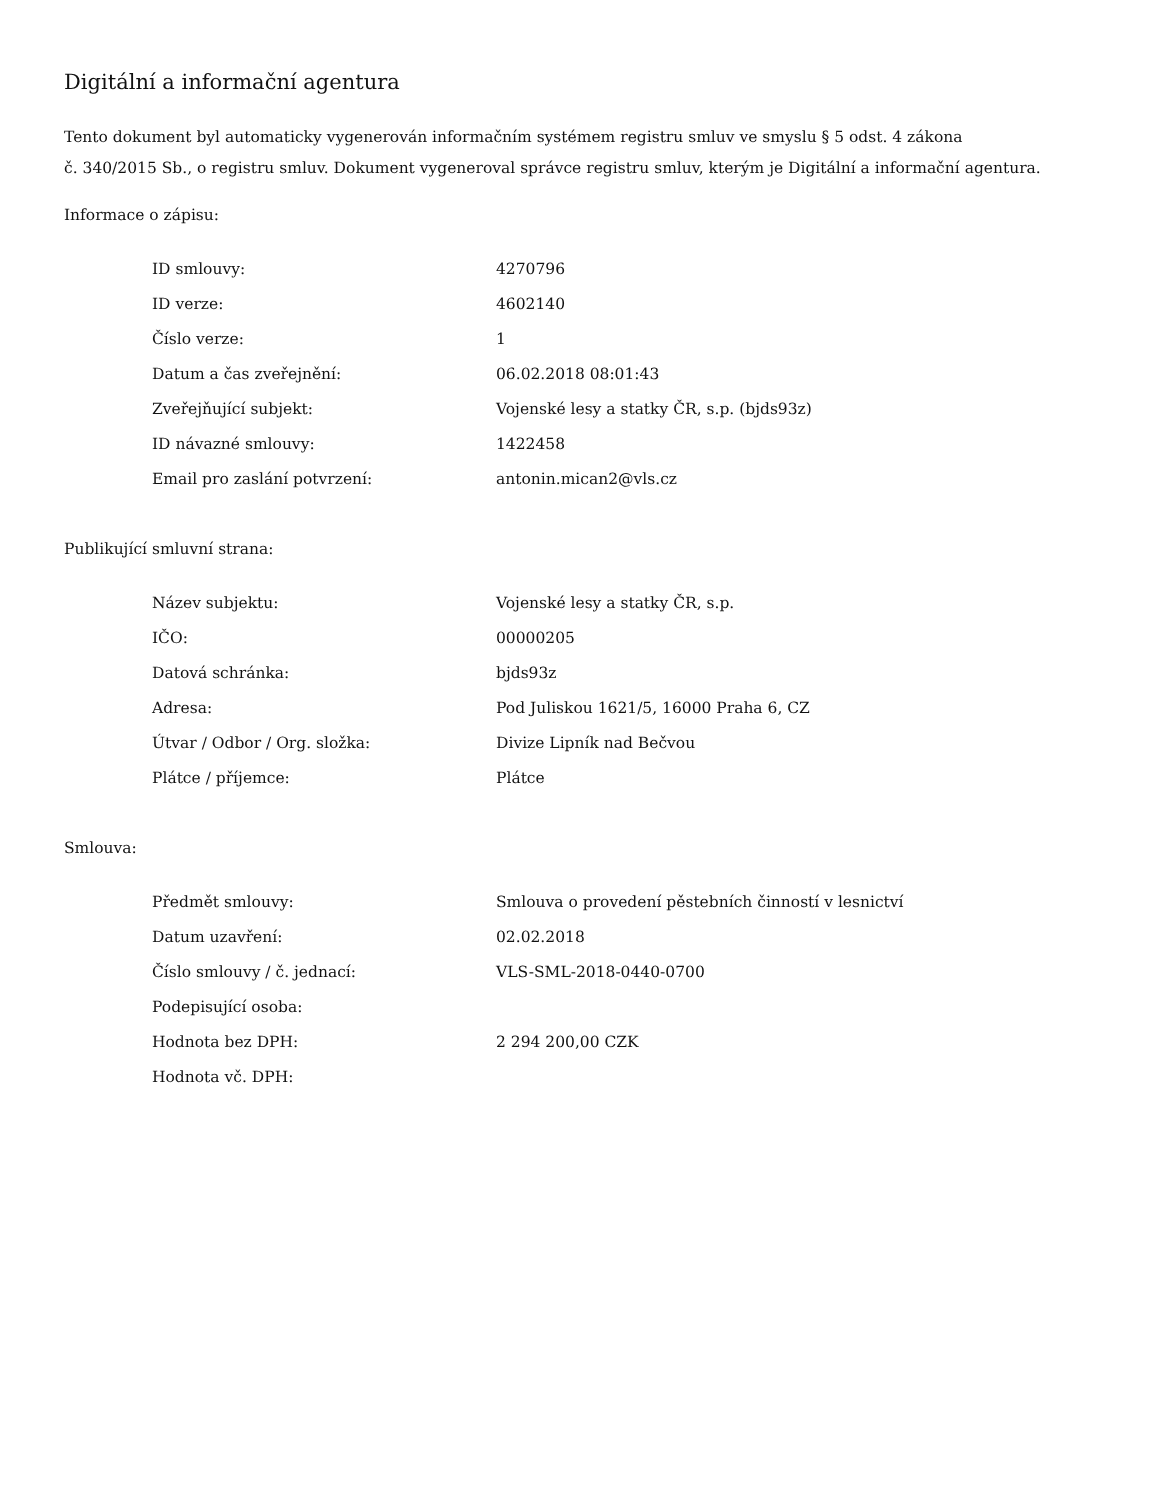Digitální a informační agentura
Tento dokument byl automaticky vygenerován informačním systémem registru smluv ve smyslu § 5 odst. 4 zákona
č. 340/2015 Sb., o registru smluv. Dokument vygeneroval správce registru smluv, kterým je Digitální a informační agentura.
Informace o zápisu:
| ID smlouvy: | 4270796 |
| ID verze: | 4602140 |
| Číslo verze: | 1 |
| Datum a čas zveřejnění: | 06.02.2018 08:01:43 |
| Zveřejňující subjekt: | Vojenské lesy a statky ČR, s.p. (bjds93z) |
| ID návazné smlouvy: | 1422458 |
| Email pro zaslání potvrzení: | antonin.mican2@vls.cz |
Publikující smluvní strana:
| Název subjektu: | Vojenské lesy a statky ČR, s.p. |
| IČO: | 00000205 |
| Datová schránka: | bjds93z |
| Adresa: | Pod Juliskou 1621/5, 16000 Praha 6, CZ |
| Útvar / Odbor / Org. složka: | Divize Lipník nad Bečvou |
| Plátce / příjemce: | Plátce |
Smlouva:
| Předmět smlouvy: | Smlouva o provedení pěstebních činností v lesnictví |
| Datum uzavření: | 02.02.2018 |
| Číslo smlouvy / č. jednací: | VLS-SML-2018-0440-0700 |
| Podepisující osoba: | |
| Hodnota bez DPH: | 2 294 200,00 CZK |
| Hodnota vč. DPH: | |